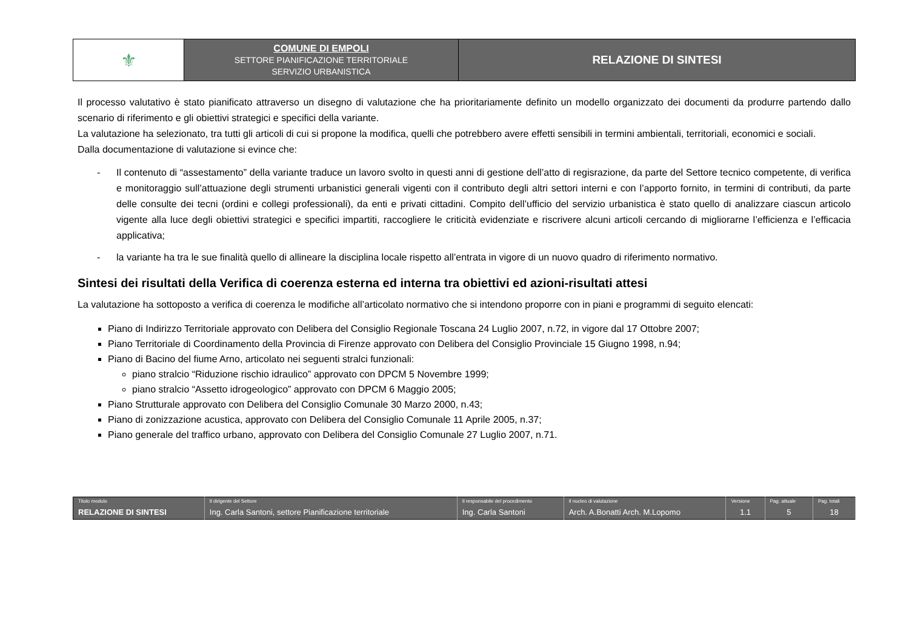| ⚜ | COMUNE DI EMPOLI SETTORE PIANIFICAZIONE TERRITORIALE SERVIZIO URBANISTICA | RELAZIONE DI SINTESI |
Il processo valutativo è stato pianificato attraverso un disegno di valutazione che ha prioritariamente definito un modello organizzato dei documenti da produrre partendo dallo scenario di riferimento e gli obiettivi strategici e specifici della variante.
La valutazione ha selezionato, tra tutti gli articoli di cui si propone la modifica, quelli che potrebbero avere effetti sensibili in termini ambientali, territoriali, economici e sociali.
Dalla documentazione di valutazione si evince che:
- Il contenuto di “assestamento” della variante traduce un lavoro svolto in questi anni di gestione dell’atto di regisrazione, da parte del Settore tecnico competente, di verifica e monitoraggio sull’attuazione degli strumenti urbanistici generali vigenti con il contributo degli altri settori interni e con l’apporto fornito, in termini di contributi, da parte delle consulte dei tecni (ordini e collegi professionali), da enti e privati cittadini. Compito dell’ufficio del servizio urbanistica è stato quello di analizzare ciascun articolo vigente alla luce degli obiettivi strategici e specifici impartiti, raccogliere le criticità evidenziate e riscrivere alcuni articoli cercando di migliorarne l’efficienza e l’efficacia applicativa;
- la variante ha tra le sue finalità quello di allineare la disciplina locale rispetto all’entrata in vigore di un nuovo quadro di riferimento normativo.
Sintesi dei risultati della Verifica di coerenza esterna ed interna tra obiettivi ed azioni-risultati attesi
La valutazione ha sottoposto a verifica di coerenza le modifiche all’articolato normativo che si intendono proporre con in piani e programmi di seguito elencati:
Piano di Indirizzo Territoriale approvato con Delibera del Consiglio Regionale Toscana 24 Luglio 2007, n.72, in vigore dal 17 Ottobre 2007;
Piano Territoriale di Coordinamento della Provincia di Firenze approvato con Delibera del Consiglio Provinciale 15 Giugno 1998, n.94;
Piano di Bacino del fiume Arno, articolato nei seguenti stralci funzionali:
piano stralcio “Riduzione rischio idraulico” approvato con DPCM 5 Novembre 1999;
piano stralcio “Assetto idrogeologico” approvato con DPCM 6 Maggio 2005;
Piano Strutturale approvato con Delibera del Consiglio Comunale 30 Marzo 2000, n.43;
Piano di zonizzazione acustica, approvato con Delibera del Consiglio Comunale 11 Aprile 2005, n.37;
Piano generale del traffico urbano, approvato con Delibera del Consiglio Comunale 27 Luglio 2007, n.71.
| Titolo modulo | Il dirigente del Settore | Il responsabile del procedimento | Il nucleo di valutazione | Versione | Pag. attuale | Pag. totali |
| RELAZIONE DI SINTESI | Ing. Carla Santoni, settore Pianificazione territoriale | Ing. Carla Santoni | Arch. A.Bonatti Arch. M.Lopomo | 1.1 | 5 | 18 |